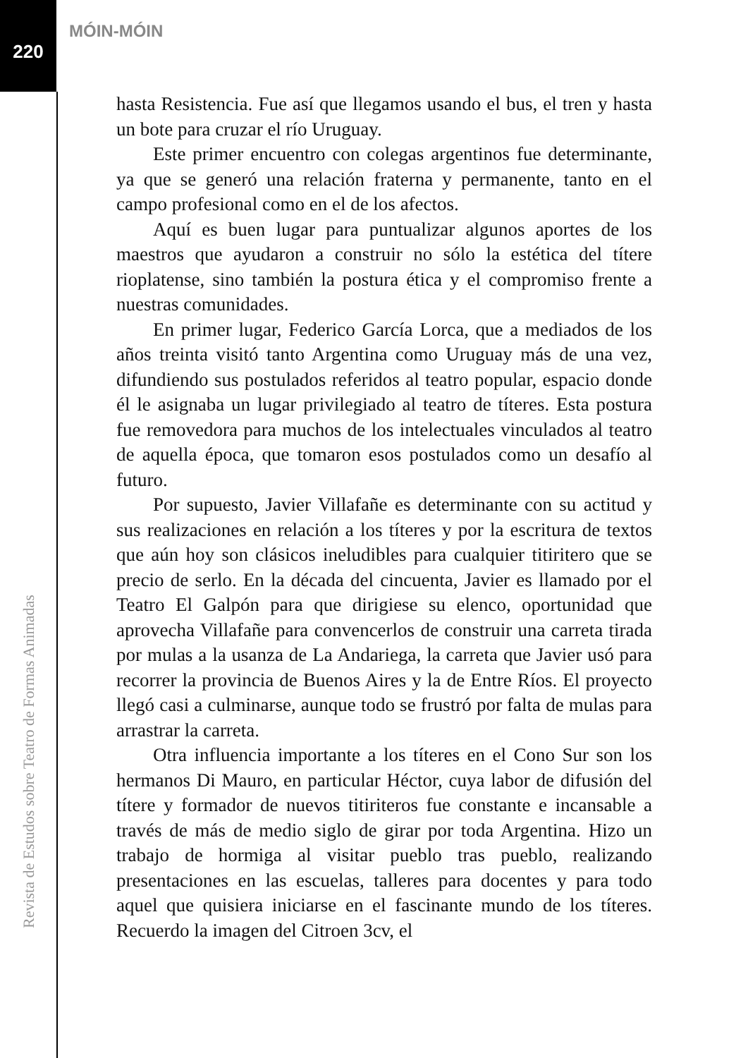220
MÓIN-MÓIN
Revista de Estudos sobre Teatro de Formas Animadas
hasta Resistencia. Fue así que llegamos usando el bus, el tren y hasta un bote para cruzar el río Uruguay.
Este primer encuentro con colegas argentinos fue determinante, ya que se generó una relación fraterna y permanente, tanto en el campo profesional como en el de los afectos.
Aquí es buen lugar para puntualizar algunos aportes de los maestros que ayudaron a construir no sólo la estética del títere rioplatense, sino también la postura ética y el compromiso frente a nuestras comunidades.
En primer lugar, Federico García Lorca, que a mediados de los años treinta visitó tanto Argentina como Uruguay más de una vez, difundiendo sus postulados referidos al teatro popular, espacio donde él le asignaba un lugar privilegiado al teatro de títeres. Esta postura fue removedora para muchos de los intelectuales vinculados al teatro de aquella época, que tomaron esos postulados como un desafío al futuro.
Por supuesto, Javier Villafañe es determinante con su actitud y sus realizaciones en relación a los títeres y por la escritura de textos que aún hoy son clásicos ineludibles para cualquier titiritero que se precio de serlo. En la década del cincuenta, Javier es llamado por el Teatro El Galpón para que dirigiese su elenco, oportunidad que aprovecha Villafañe para convencerlos de construir una carreta tirada por mulas a la usanza de La Andariega, la carreta que Javier usó para recorrer la provincia de Buenos Aires y la de Entre Ríos. El proyecto llegó casi a culminarse, aunque todo se frustró por falta de mulas para arrastrar la carreta.
Otra influencia importante a los títeres en el Cono Sur son los hermanos Di Mauro, en particular Héctor, cuya labor de difusión del títere y formador de nuevos titiriteros fue constante e incansable a través de más de medio siglo de girar por toda Argentina. Hizo un trabajo de hormiga al visitar pueblo tras pueblo, realizando presentaciones en las escuelas, talleres para docentes y para todo aquel que quisiera iniciarse en el fascinante mundo de los títeres. Recuerdo la imagen del Citroen 3cv, el